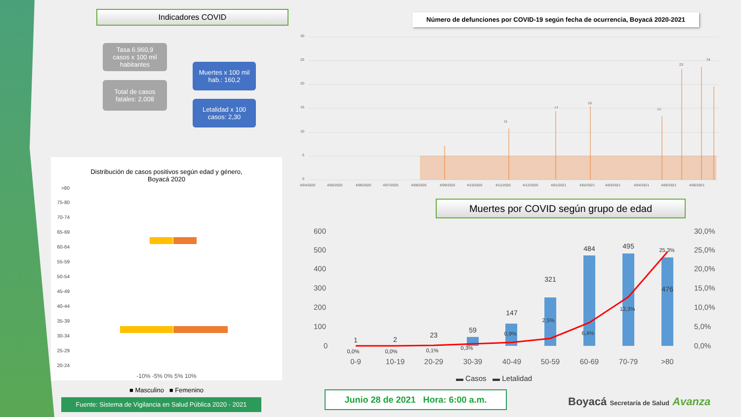Indicadores COVID
Tasa 6.960,9
casos x 100 mil habitantes
Total de casos fatales: 2.008
Muertes x 100 mil hab.: 160,2
Letalidad x 100 casos: 2,30
Número de defunciones por COVID-19 según fecha de ocurrencia, Boyacá 2020-2021
30
25
20
15
10
5
0
4/04/2020
4/05/2020
4/06/2020
4/07/2020
4/08/2020
4/09/2020
4/10/2020
4/11/2020
4/12/2020
4/01/2021
4/02/2021
4/03/2021
4/04/2021
4/05/2021
4/06/2021
11
14
15
13
23
24
Distribución de casos positivos según edad y género,
Boyacá 2020
>80
75-80
70-74
65-69
60-64
55-59
50-54
45-49
40-44
35-39
30-34
25-29
20-24
-10% -5% 0% 5% 10%
■ Masculino ■ Femenino
Muertes por COVID según grupo de edad
600
500
400
300
200
100
0
30,0%
25,0%
20,0%
15,0%
10,0%
5,0%
0,0%
1
2
23
59
147
321
484
495
476
0,0%
0,0%
0,1%
0,3%
0,9%
2,5%
6,4%
13,3%
25,3%
0-9
10-19
20-29
30-39
40-49
50-59
60-69
70-79
>80
▬ Casos ▬ Letalidad
Fuente: Sistema de Vigilancia en Salud Pública 2020 - 2021
Junio 28 de 2021 Hora: 6:00 a.m.
Boyacá Secretaría de Salud Avanza